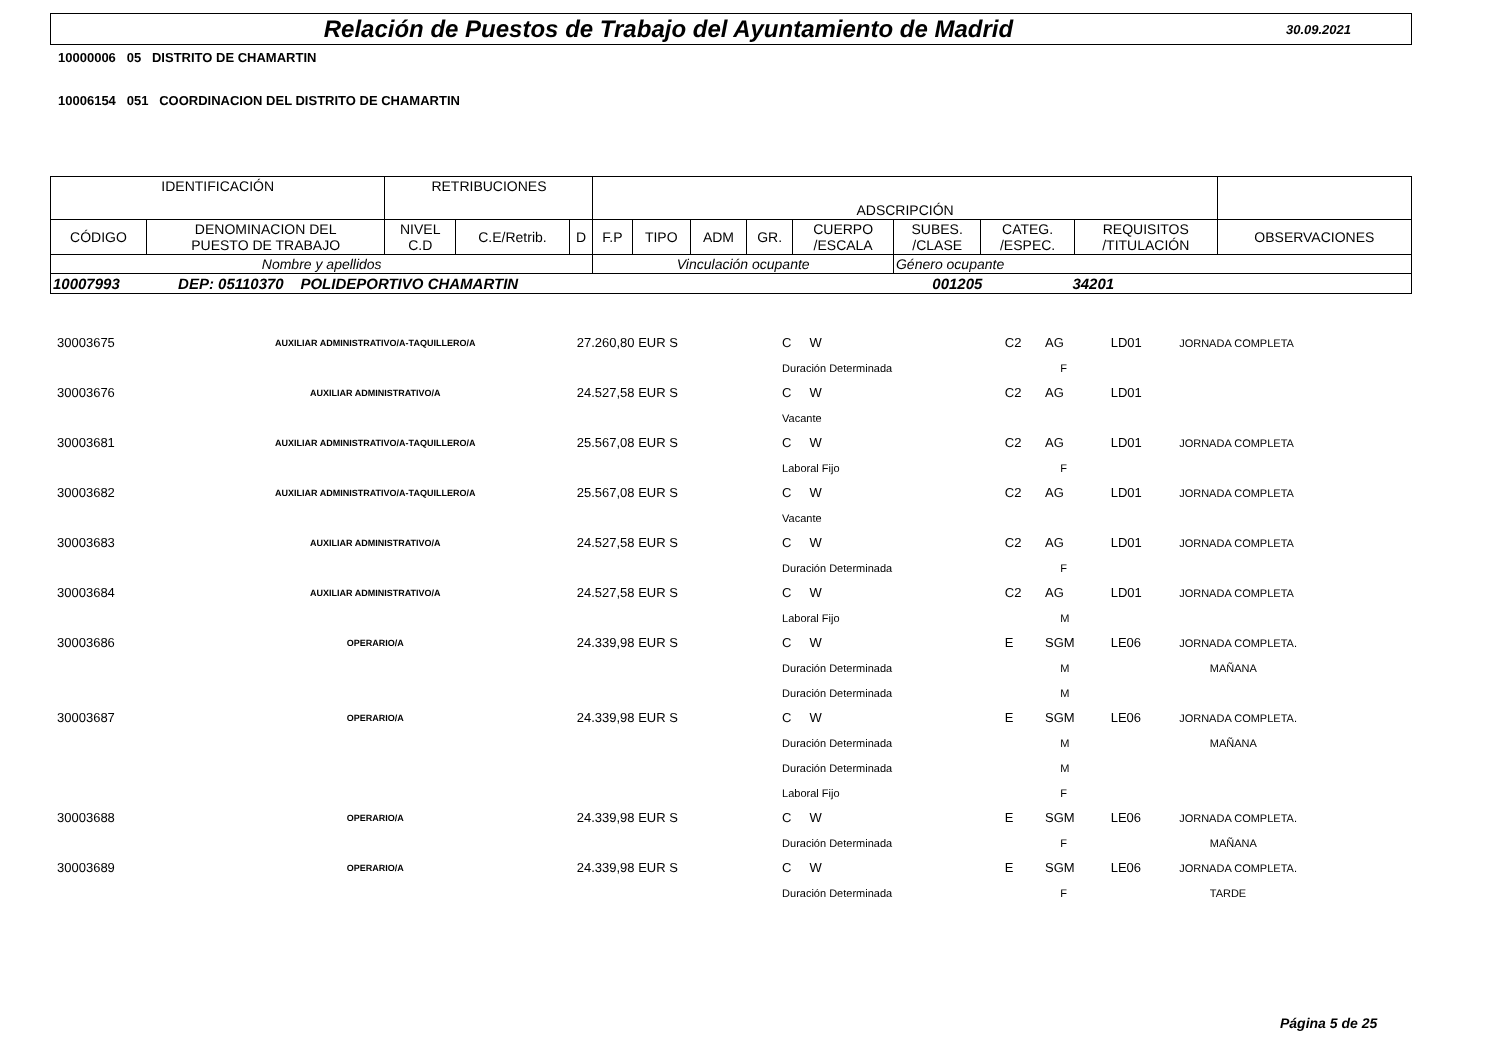Relación de Puestos de Trabajo del Ayuntamiento de Madrid
30.09.2021
10000006 05 DISTRITO DE CHAMARTIN
10006154 051 COORDINACION DEL DISTRITO DE CHAMARTIN
| IDENTIFICACIÓN | | RETRIBUCIONES | | | ADSCRIPCIÓN | | | | | | | | |
| CÓDIGO | DENOMINACION DEL PUESTO DE TRABAJO | NIVEL C.D | C.E/Retrib. | D | F.P | TIPO | ADM | GR. | CUERPO /ESCALA | SUBES. /CLASE | CATEG. /ESPEC. | REQUISITOS /TITULACIÓN | OBSERVACIONES |
| Nombre y apellidos | | | | | Vinculación ocupante | | | | | Género ocupante | | | |
| 10007993 DEP: 05110370 POLIDEPORTIVO CHAMARTIN 001205 34201 | | | | | | | | | | | | | |
| 30003675 | AUXILIAR ADMINISTRATIVO/A-TAQUILLERO/A | 27.260,80 EUR S | C W | C2 | AG | LD01 | JORNADA COMPLETA |
| | | | Duración Determinada | | F | | |
| 30003676 | AUXILIAR ADMINISTRATIVO/A | 24.527,58 EUR S | C W | C2 | AG | LD01 | |
| | | | Vacante | | | | |
| 30003681 | AUXILIAR ADMINISTRATIVO/A-TAQUILLERO/A | 25.567,08 EUR S | C W | C2 | AG | LD01 | JORNADA COMPLETA |
| | | | Laboral Fijo | | F | | |
| 30003682 | AUXILIAR ADMINISTRATIVO/A-TAQUILLERO/A | 25.567,08 EUR S | C W | C2 | AG | LD01 | JORNADA COMPLETA |
| | | | Vacante | | | | |
| 30003683 | AUXILIAR ADMINISTRATIVO/A | 24.527,58 EUR S | C W | C2 | AG | LD01 | JORNADA COMPLETA |
| | | | Duración Determinada | | F | | |
| 30003684 | AUXILIAR ADMINISTRATIVO/A | 24.527,58 EUR S | C W | C2 | AG | LD01 | JORNADA COMPLETA |
| | | | Laboral Fijo | | M | | |
| 30003686 | OPERARIO/A | 24.339,98 EUR S | C W | E | SGM | LE06 | JORNADA COMPLETA. |
| | | | Duración Determinada | | M | | MAÑANA |
| | | | Duración Determinada | | M | | |
| 30003687 | OPERARIO/A | 24.339,98 EUR S | C W | E | SGM | LE06 | JORNADA COMPLETA. |
| | | | Duración Determinada | | M | | MAÑANA |
| | | | Duración Determinada | | M | | |
| | | | Laboral Fijo | | F | | |
| 30003688 | OPERARIO/A | 24.339,98 EUR S | C W | E | SGM | LE06 | JORNADA COMPLETA. |
| | | | Duración Determinada | | F | | MAÑANA |
| 30003689 | OPERARIO/A | 24.339,98 EUR S | C W | E | SGM | LE06 | JORNADA COMPLETA. |
| | | | Duración Determinada | | F | | TARDE |
Página 5 de 25